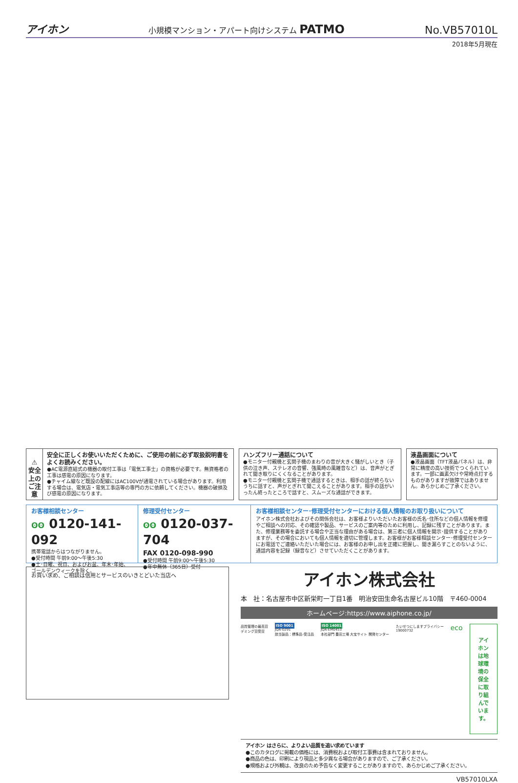アイホン 小規模マンション・アパート向けシステム PATMO No.VB57010L
2018年5月現在
⚠
安全上の
ご注意
安全に正しくお使いいただくために、ご使用の前に必ず取扱説明書をよくお読みください。
●AC電源直結式の機器の取付工事は「電気工事士」の資格が必要です。無資格者の工事は感電の原因になります。
●チャイム線など既設の配線にはAC100Vが通電されている場合があります。利用する場合は、電気店・電気工事店等の専門の方に依頼してください。機器の破損及び感電の原因になります。
ハンズフリー通話について
●モニター付親機と玄関子機のまわりの音が大きく騒がしいとき（子供の泣き声、ステレオの音響、強風時の風雑音など）は、音声がとぎれて聞き取りにくくなることがあります。
●モニター付親機と玄関子機で通話するときは、相手の話が終らないうちに話すと、声がとぎれて聞こえることがあります。相手の話がいったん終ったところで話すと、スムーズな通話ができます。
液晶画面について
●液晶画面（TFT液晶パネル）は、非常に精度の高い技術でつくられています。一部に画素欠けや常時点灯するものがありますが故障ではありません。あらかじめご了承ください。
お客様相談センター
ʘʘ 0120-141-092
携帯電話からはつながりません。
●受付時間 午前9:00〜午後5:30
●土･日曜、祝日、およびお盆、年末･年始、ゴールデンウィークを除く。
修理受付センター
ʘʘ 0120-037-704
FAX 0120-098-990
●受付時間 午前9:00〜午後5:30
●年中無休（365日）受付
お客様相談センター･修理受付センターにおける個人情報のお取り扱いについて
アイホン株式会社およびその関係会社は、お客様よりいただいたお客様の氏名･住所などの個人情報を修理やご相談への対応、その確認や製品、サービスのご案内等のために利用し、記録に残すことがあります。また、修理業務等を委託する場合や正当な理由がある場合は、第三者に個人情報を開示･提供することがありますが、その場合においても個人情報を適切に管理します。お客様がお客様相談センター･修理受付センターにお電話でご連絡いただいた場合には、お客様のお申し出を正確に把握し、聞き漏らすことのないように、通話内容を記録（録音など）させていただくことがあります。
お買い求め、ご相談は信用とサービスのいきとどいた当店へ
アイホン株式会社
本　社：名古屋市中区新栄町一丁目1番　明治安田生命名古屋ビル10階　〒460-0004
ホームページ:https://www.aiphone.co.jp/
品質管理の最高賞
デミング賞受賞
ISO 9001
JQA-0291
該当製品：標準品･受注品
ISO 14001
JQA-EM0453
本社部門 豊田工場 大宝サイト 開発センター
たいせつにしますプライバシー
19000732
eco
アイホンは地球環境の
保全に取り組んでいます。
アイホン はさらに、よりよい品質を追い求めています
●このカタログに掲載の価格には、消費税および取付工事費は含まれておりません。
●商品の色は、印刷により現品と多少異なる場合がありますので、ご了承ください。
●規格および外観は、改良のため予告なく変更することがありますので、あらかじめご了承ください。
VB57010LXA